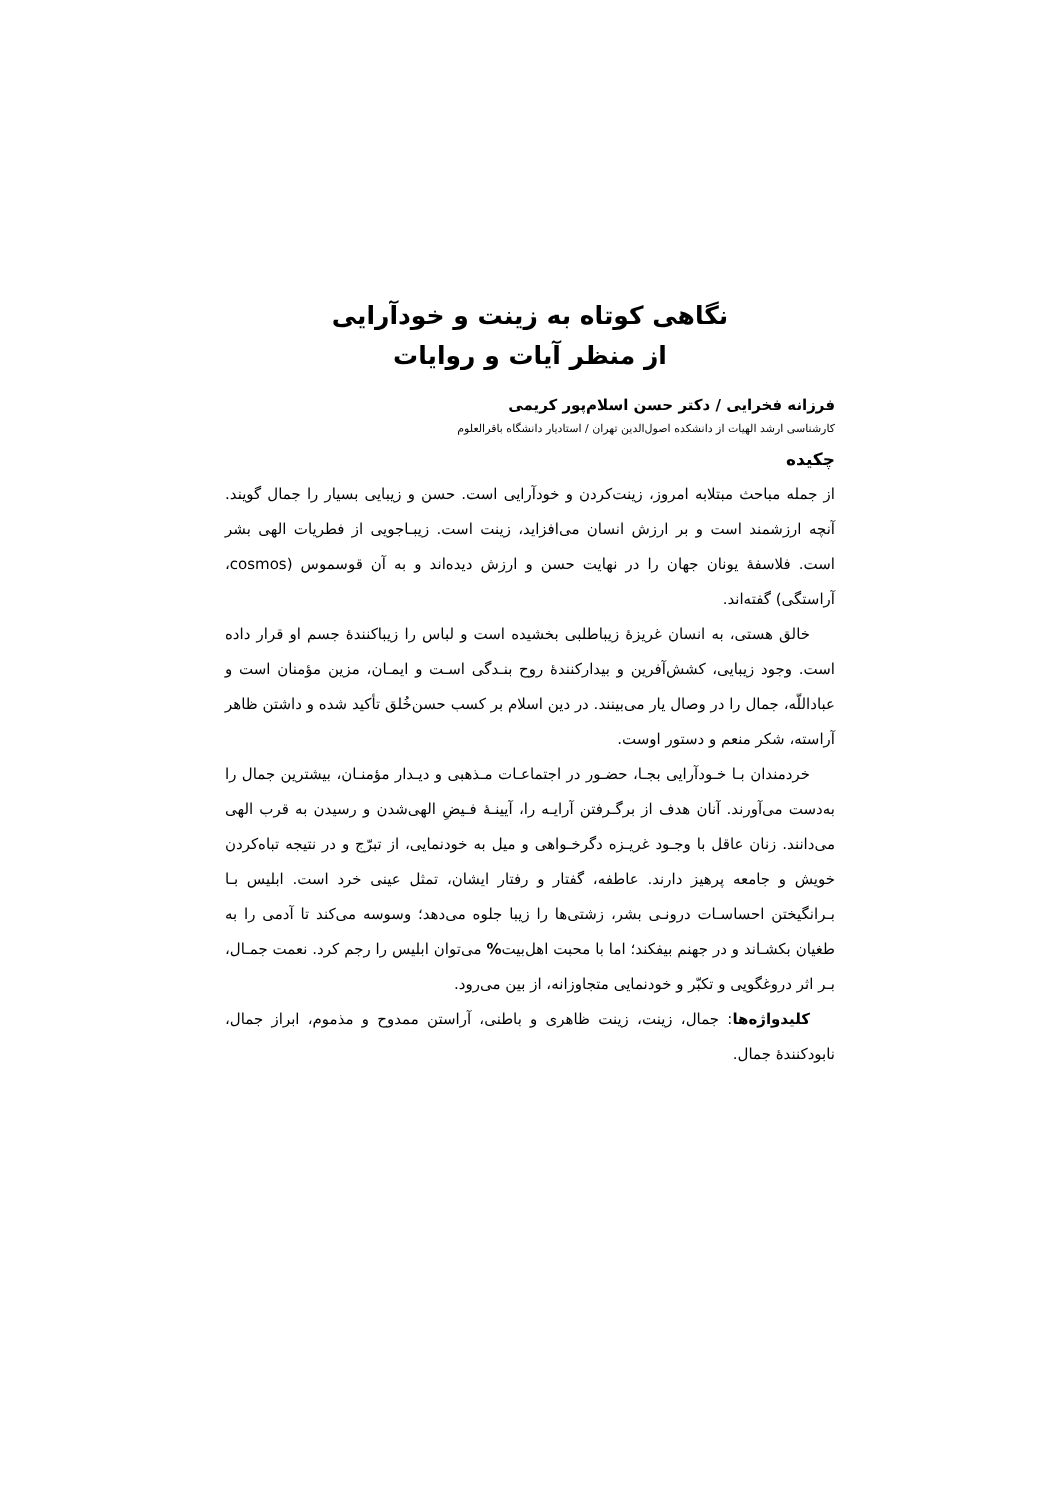نگاهی کوتاه به زینت و خودآرایی
از منظر آیات و روایات
فرزانه فخرایی / دکتر حسن اسلام‌پور کریمی
کارشناسی ارشد الهیات از دانشکده اصول‌الدین تهران / استادیار دانشگاه باقرالعلوم
چکیده
از جمله مباحث مبتلابه امروز، زینت‌کردن و خودآرایی است. حسن و زیبایی بسیار را جمال گویند. آنچه ارزشمند است و بر ارزش انسان می‌افزاید، زینت است. زیبـاجویی از فطریات الهی بشر است. فلاسفۀ یونان جهان را در نهایت حسن و ارزش دیده‌اند و به آن قوسموس (cosmos، آراستگی) گفته‌اند.
خالق هستی، به انسان غریزۀ زیباطلبی بخشیده است و لباس را زیباکنندۀ جسم او قرار داده است. وجود زیبایی، کشش‌آفرین و بیدارکنندۀ روح بنـدگی اسـت و ایمـان، مزین مؤمنان است و عباداللّه، جمال را در وصال یار می‌بینند. در دین اسلام بر کسب حسن‌خُلق تأکید شده و داشتن ظاهر آراسته، شکر منعم و دستور اوست.
خردمندان بـا خـودآرایی بجـا، حضـور در اجتماعـات مـذهبی و دیـدار مؤمنـان، بیشترین جمال را به‌دست می‌آورند. آنان هدف از برگـرفتن آرایـه را، آیینـۀ فـیضِ الهی‌شدن و رسیدن به قرب الهی می‌دانند. زنان عاقل با وجـود غریـزه دگرخـواهی و میل به خودنمایی، از تبرّج و در نتیجه تباه‌کردن خویش و جامعه پرهیز دارند. عاطفه، گفتار و رفتار ایشان، تمثل عینی خرد است. ابلیس بـا بـرانگیختن احساسـات درونـی بشر، زشتی‌ها را زیبا جلوه می‌دهد؛ وسوسه می‌کند تا آدمی را به طغیان بکشـاند و در جهنم بیفکند؛ اما با محبت اهل‌بیت% می‌توان ابلیس را رجم کرد. نعمت جمـال، بـر اثر دروغگویی و تکبّر و خودنمایی متجاوزانه، از بین می‌رود.
کلیدواژه‌ها: جمال، زینت، زینت ظاهری و باطنی، آراستن ممدوح و مذموم، ابراز جمال، نابودکنندۀ جمال.